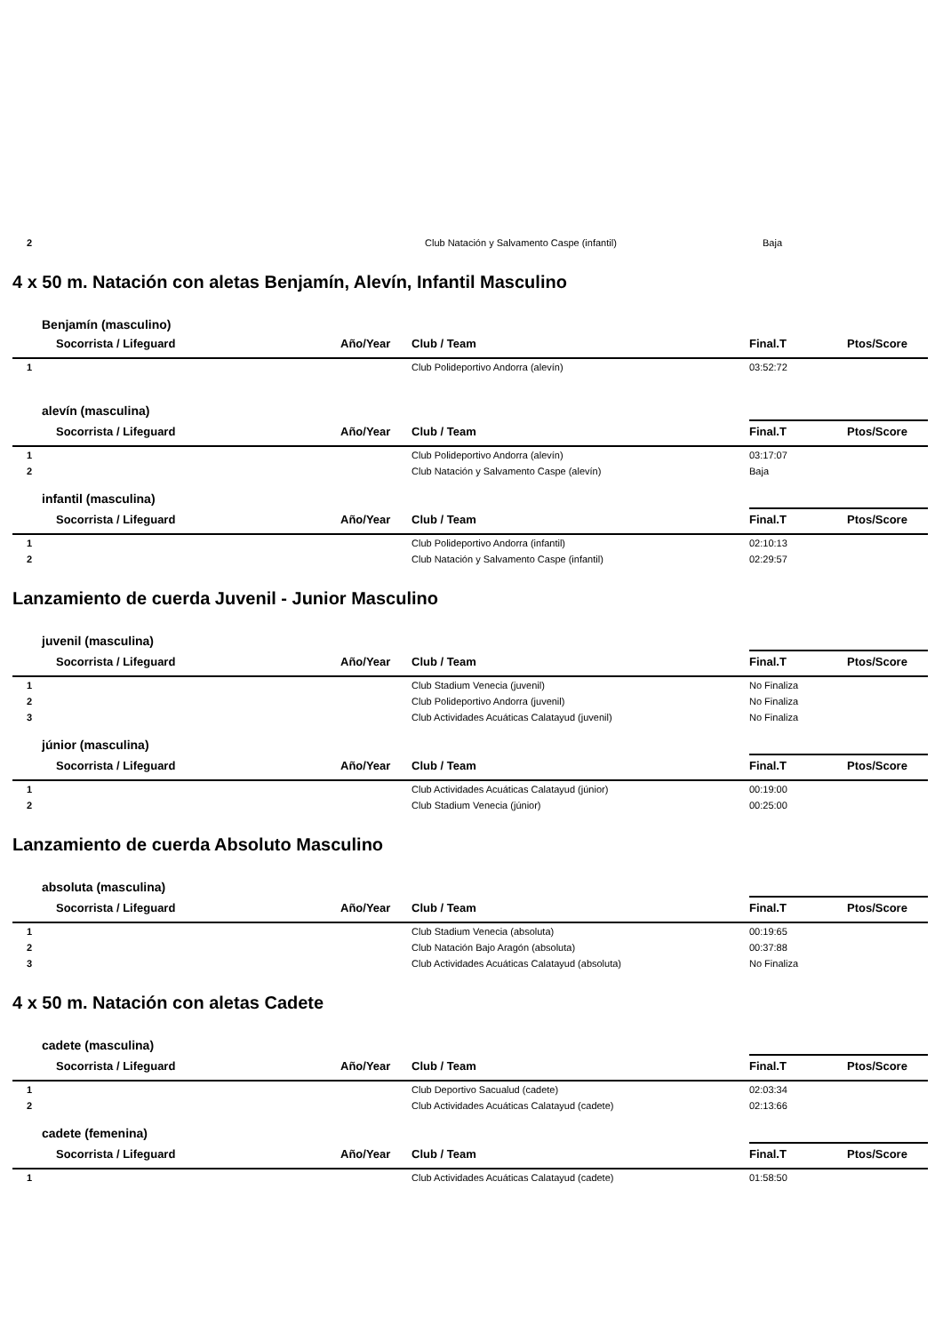| 2 | | | Club Natación y Salvamento Caspe (infantil) | Baja |
4 x 50 m. Natación con aletas Benjamín, Alevín, Infantil Masculino
Benjamín (masculino)
| | Socorrista / Lifeguard | Año/Year | Club / Team | Final.T | Ptos/Score |
| --- | --- | --- | --- | --- | --- |
| 1 | | | Club Polideportivo Andorra (alevín) | 03:52:72 | |
alevín (masculina)
| | Socorrista / Lifeguard | Año/Year | Club / Team | Final.T | Ptos/Score |
| --- | --- | --- | --- | --- | --- |
| 1 | | | Club Polideportivo Andorra (alevín) | 03:17:07 | |
| 2 | | | Club Natación y Salvamento Caspe (alevín) | Baja | |
infantil (masculina)
| | Socorrista / Lifeguard | Año/Year | Club / Team | Final.T | Ptos/Score |
| --- | --- | --- | --- | --- | --- |
| 1 | | | Club Polideportivo Andorra (infantil) | 02:10:13 | |
| 2 | | | Club Natación y Salvamento Caspe (infantil) | 02:29:57 | |
Lanzamiento de cuerda Juvenil - Junior Masculino
juvenil (masculina)
| | Socorrista / Lifeguard | Año/Year | Club / Team | Final.T | Ptos/Score |
| --- | --- | --- | --- | --- | --- |
| 1 | | | Club Stadium Venecia (juvenil) | No Finaliza | |
| 2 | | | Club Polideportivo Andorra (juvenil) | No Finaliza | |
| 3 | | | Club Actividades Acuáticas Calatayud (juvenil) | No Finaliza | |
júnior (masculina)
| | Socorrista / Lifeguard | Año/Year | Club / Team | Final.T | Ptos/Score |
| --- | --- | --- | --- | --- | --- |
| 1 | | | Club Actividades Acuáticas Calatayud (júnior) | 00:19:00 | |
| 2 | | | Club Stadium Venecia (júnior) | 00:25:00 | |
Lanzamiento de cuerda Absoluto Masculino
absoluta (masculina)
| | Socorrista / Lifeguard | Año/Year | Club / Team | Final.T | Ptos/Score |
| --- | --- | --- | --- | --- | --- |
| 1 | | | Club Stadium Venecia (absoluta) | 00:19:65 | |
| 2 | | | Club Natación Bajo Aragón (absoluta) | 00:37:88 | |
| 3 | | | Club Actividades Acuáticas Calatayud (absoluta) | No Finaliza | |
4 x 50 m. Natación con aletas Cadete
cadete (masculina)
| | Socorrista / Lifeguard | Año/Year | Club / Team | Final.T | Ptos/Score |
| --- | --- | --- | --- | --- | --- |
| 1 | | | Club Deportivo Sacualud (cadete) | 02:03:34 | |
| 2 | | | Club Actividades Acuáticas Calatayud (cadete) | 02:13:66 | |
cadete (femenina)
| | Socorrista / Lifeguard | Año/Year | Club / Team | Final.T | Ptos/Score |
| --- | --- | --- | --- | --- | --- |
| 1 | | | Club Actividades Acuáticas Calatayud (cadete) | 01:58:50 | |